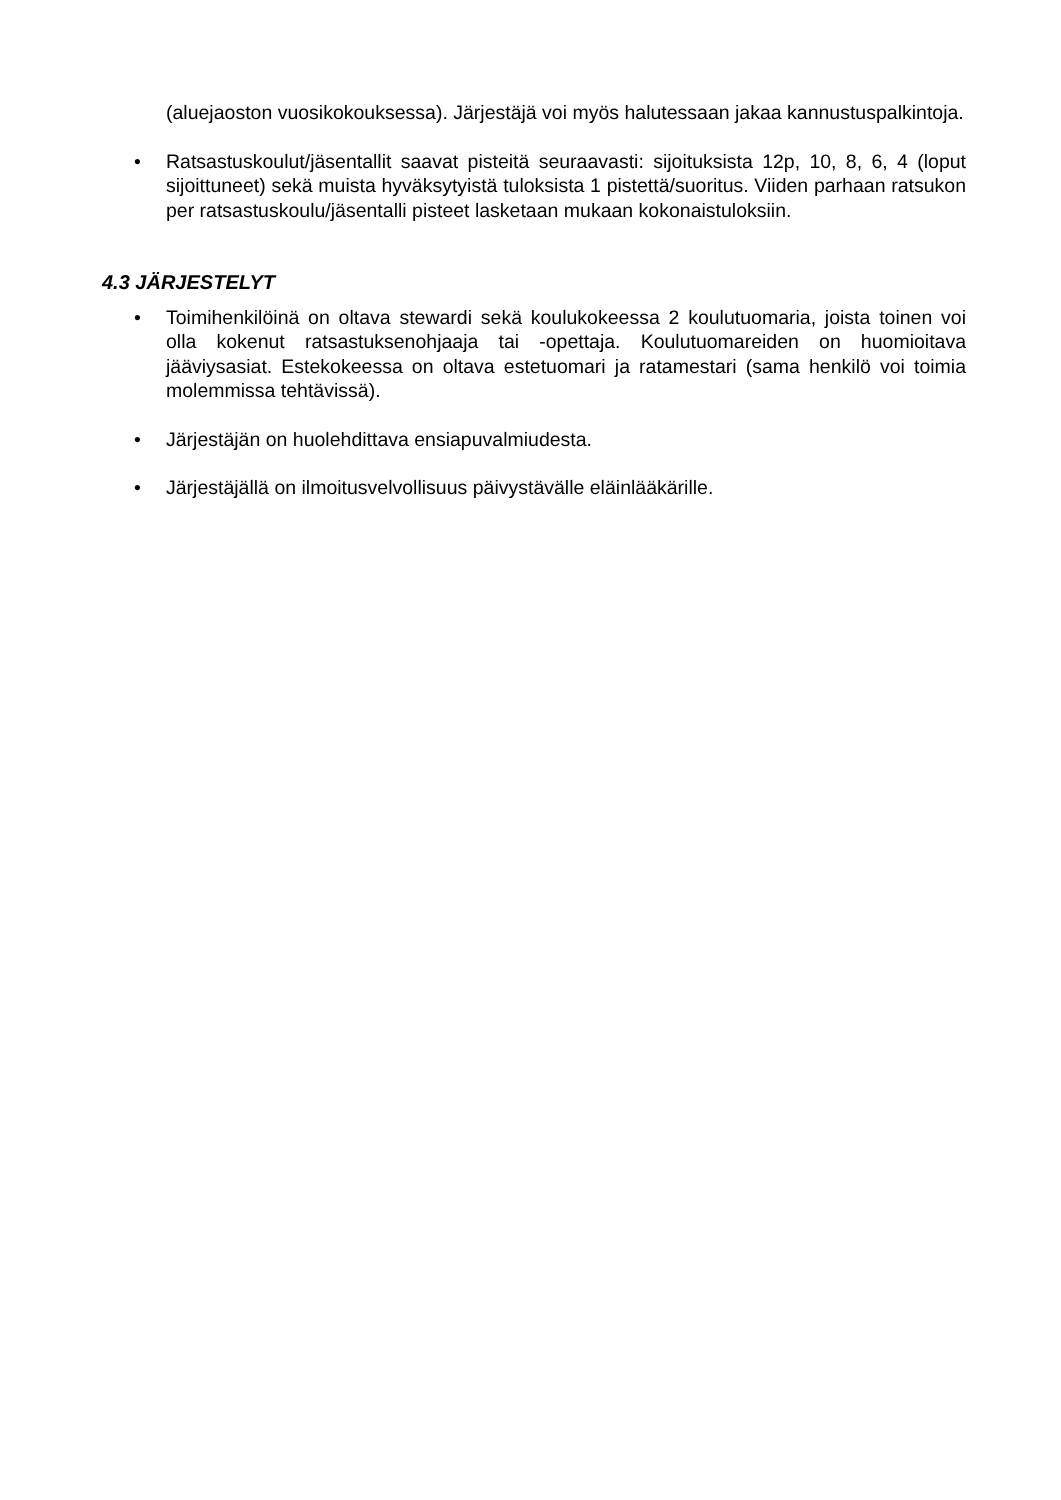(aluejaoston vuosikokouksessa). Järjestäjä voi myös halutessaan jakaa kannustuspalkintoja.
• Ratsastuskoulut/jäsentallit saavat pisteitä seuraavasti: sijoituksista 12p, 10, 8, 6, 4 (loput sijoittuneet) sekä muista hyväksytyistä tuloksista 1 pistettä/suoritus. Viiden parhaan ratsukon per ratsastuskoulu/jäsentalli pisteet lasketaan mukaan kokonaistuloksiin.
4.3 JÄRJESTELYT
• Toimihenkilöinä on oltava stewardi sekä koulukokeessa 2 koulutuomaria, joista toinen voi olla kokenut ratsastuksenohjaaja tai -opettaja. Koulutuomareiden on huomioitava jääviysasiat. Estekokeessa on oltava estetuomari ja ratamestari (sama henkilö voi toimia molemmissa tehtävissä).
• Järjestäjän on huolehdittava ensiapuvalmiudesta.
• Järjestäjällä on ilmoitusvelvollisuus päivystävälle eläinlääkärille.